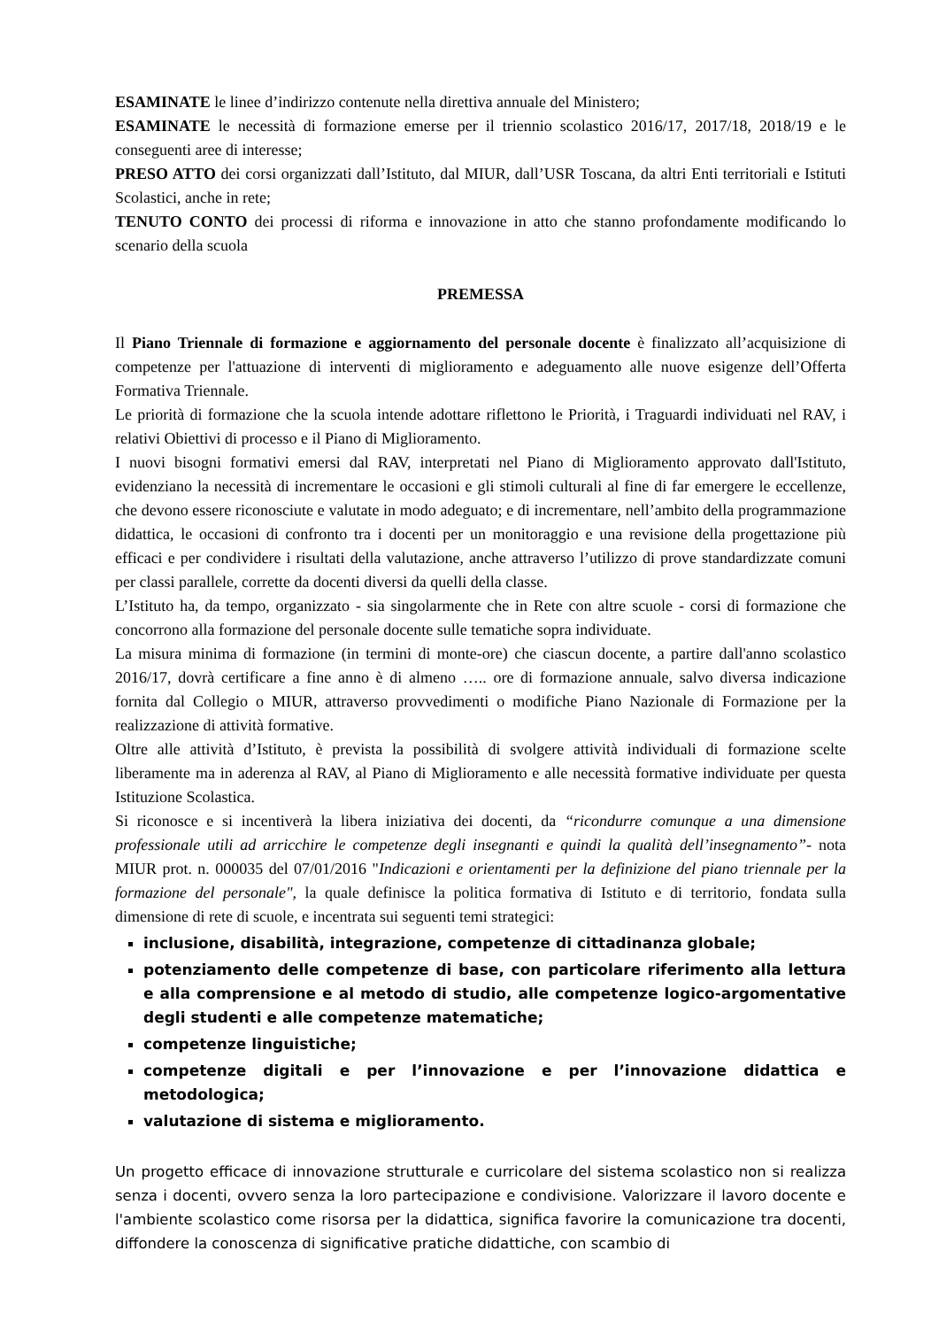ESAMINATE le linee d’indirizzo contenute nella direttiva annuale del Ministero;
ESAMINATE le necessità di formazione emerse per il triennio scolastico 2016/17, 2017/18, 2018/19 e le conseguenti aree di interesse;
PRESO ATTO dei corsi organizzati dall’Istituto, dal MIUR, dall’USR Toscana, da altri Enti territoriali e Istituti Scolastici, anche in rete;
TENUTO CONTO dei processi di riforma e innovazione in atto che stanno profondamente modificando lo scenario della scuola
PREMESSA
Il Piano Triennale di formazione e aggiornamento del personale docente è finalizzato all’acquisizione di competenze per l'attuazione di interventi di miglioramento e adeguamento alle nuove esigenze dell’Offerta Formativa Triennale.
Le priorità di formazione che la scuola intende adottare riflettono le Priorità, i Traguardi individuati nel RAV, i relativi Obiettivi di processo e il Piano di Miglioramento.
I nuovi bisogni formativi emersi dal RAV, interpretati nel Piano di Miglioramento approvato dall'Istituto, evidenziano la necessità di incrementare le occasioni e gli stimoli culturali al fine di far emergere le eccellenze, che devono essere riconosciute e valutate in modo adeguato; e di incrementare, nell’ambito della programmazione didattica, le occasioni di confronto tra i docenti per un monitoraggio e una revisione della progettazione più efficaci e per condividere i risultati della valutazione, anche attraverso l’utilizzo di prove standardizzate comuni per classi parallele, corrette da docenti diversi da quelli della classe.
L’Istituto ha, da tempo, organizzato - sia singolarmente che in Rete con altre scuole - corsi di formazione che concorrono alla formazione del personale docente sulle tematiche sopra individuate.
La misura minima di formazione (in termini di monte-ore) che ciascun docente, a partire dall'anno scolastico 2016/17, dovrà certificare a fine anno è di almeno ….. ore di formazione annuale, salvo diversa indicazione fornita dal Collegio o MIUR, attraverso provvedimenti o modifiche Piano Nazionale di Formazione per la realizzazione di attività formative.
Oltre alle attività d’Istituto, è prevista la possibilità di svolgere attività individuali di formazione scelte liberamente ma in aderenza al RAV, al Piano di Miglioramento e alle necessità formative individuate per questa Istituzione Scolastica.
Si riconosce e si incentiverà la libera iniziativa dei docenti, da “ricondurre comunque a una dimensione professionale utili ad arricchire le competenze degli insegnanti e quindi la qualità dell’insegnamento”- nota MIUR prot. n. 000035 del 07/01/2016 "Indicazioni e orientamenti per la definizione del piano triennale per la formazione del personale", la quale definisce la politica formativa di Istituto e di territorio, fondata sulla dimensione di rete di scuole, e incentrata sui seguenti temi strategici:
inclusione, disabilità, integrazione, competenze di cittadinanza globale;
potenziamento delle competenze di base, con particolare riferimento alla lettura e alla comprensione e al metodo di studio, alle competenze logico-argomentative degli studenti e alle competenze matematiche;
competenze linguistiche;
competenze digitali e per l’innovazione e per l’innovazione didattica e metodologica;
valutazione di sistema e miglioramento.
Un progetto efficace di innovazione strutturale e curricolare del sistema scolastico non si realizza senza i docenti, ovvero senza la loro partecipazione e condivisione. Valorizzare il lavoro docente e l'ambiente scolastico come risorsa per la didattica, significa favorire la comunicazione tra docenti, diffondere la conoscenza di significative pratiche didattiche, con scambio di